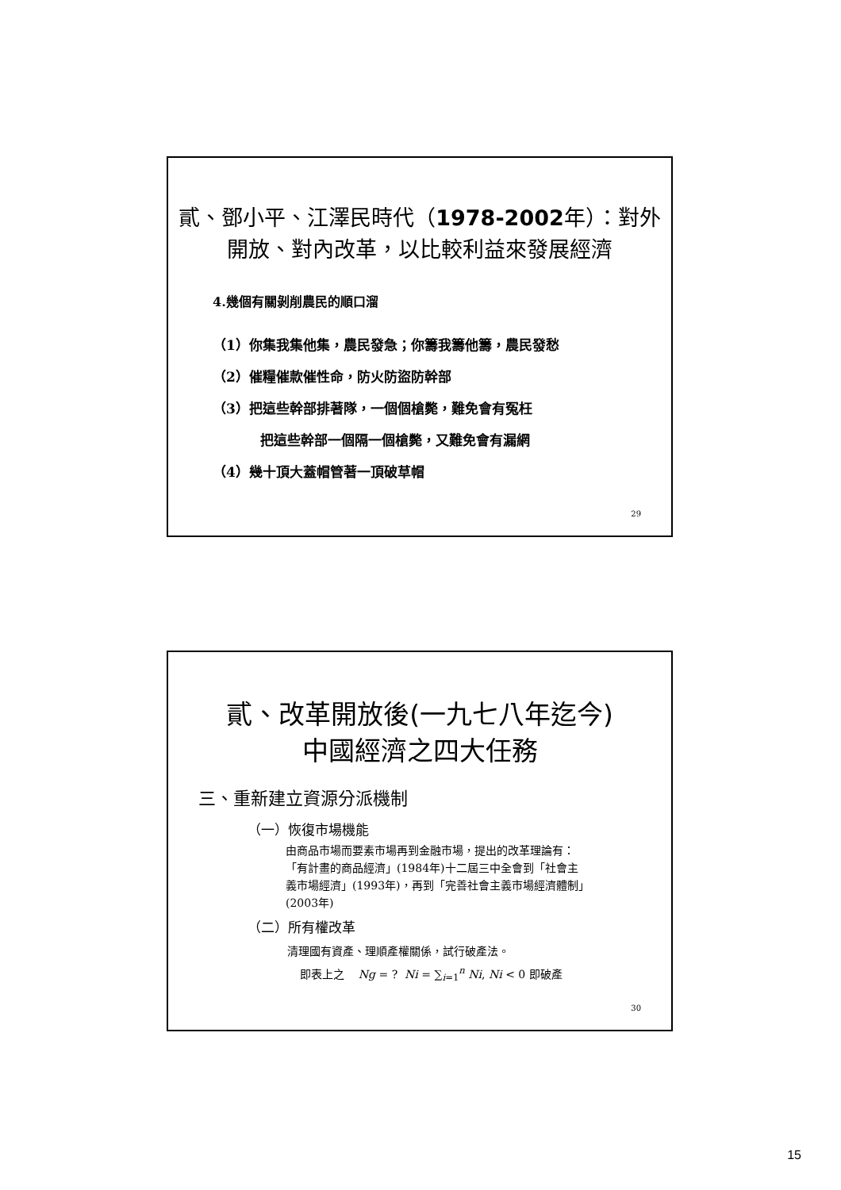貳、鄧小平、江澤民時代（1978-2002年）：對外
開放、對內改革，以比較利益來發展經濟
4.幾個有關剝削農民的順口溜
（1）你集我集他集，農民發急；你籌我籌他籌，農民發愁
（2）催糧催款催性命，防火防盜防幹部
（3）把這些幹部排著隊，一個個槍斃，難免會有冤枉
把這些幹部一個隔一個槍斃，又難免會有漏網
（4）幾十頂大蓋帽管著一頂破草帽
29
貳、改革開放後(一九七八年迄今)
中國經濟之四大任務
三、重新建立資源分派機制
（一）恢復市場機能
由商品市場而要素市場再到金融市場，提出的改革理論有：「有計畫的商品經濟」(1984年)十二屆三中全會到「社會主義市場經濟」(1993年)，再到「完善社會主義市場經濟體制」(2003年)
（二）所有權改革
清理國有資產、理順產權關係，試行破產法。
即表上之 Ng = ? Ni = ∑<sub>i=1</sub><sup>n</sup> Ni, Ni < 0 即破產
30
15